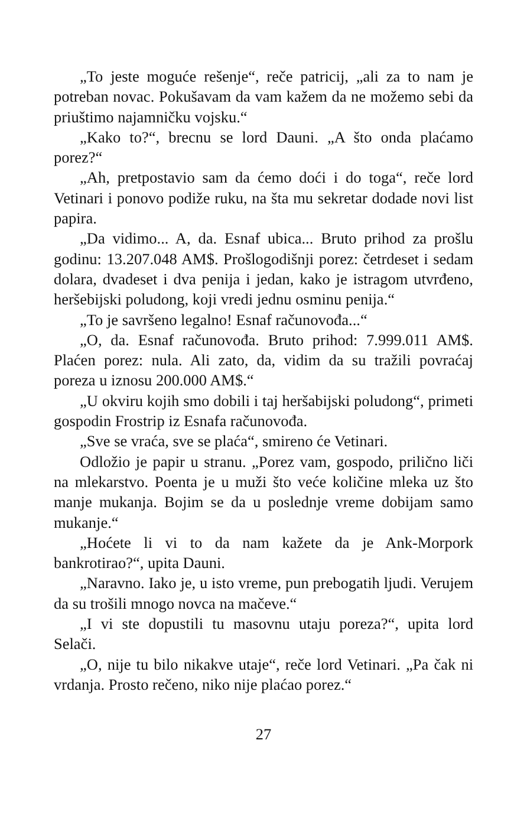„To jeste moguće rešenje“, reče patricij, „ali za to nam je potreban novac. Pokušavam da vam kažem da ne možemo sebi da priuštimo najamničku vojsku.“
„Kako to?“, brecnu se lord Dauni. „A što onda plaćamo porez?“
„Ah, pretpostavio sam da ćemo doći i do toga“, reče lord Vetinari i ponovo podiže ruku, na šta mu sekretar dodade novi list papira.
„Da vidimo... A, da. Esnaf ubica... Bruto prihod za prošlu godinu: 13.207.048 AM$. Prošlogodišnji porez: četrdeset i sedam dolara, dvadeset i dva penija i jedan, kako je istragom utvrđeno, heršebijski poludong, koji vredi jednu osminu penija.“
„To je savršeno legalno! Esnaf računovođa...“
„O, da. Esnaf računovođa. Bruto prihod: 7.999.011 AM$. Plaćen porez: nula. Ali zato, da, vidim da su tražili povraćaj poreza u iznosu 200.000 AM$.“
„U okviru kojih smo dobili i taj heršabijski poludong“, primeti gospodin Frostrip iz Esnafa računovođa.
„Sve se vraća, sve se plaća“, smireno će Vetinari.
Odložio je papir u stranu. „Porez vam, gospodo, prilično liči na mlekarstvo. Poenta je u muži što veće količine mleka uz što manje mukanja. Bojim se da u poslednje vreme dobijam samo mukanje.“
„Hoćete li vi to da nam kažete da je Ank-Morpork bankrotirao?“, upita Dauni.
„Naravno. Iako je, u isto vreme, pun prebogatih ljudi. Verujem da su trošili mnogo novca na mačeve.“
„I vi ste dopustili tu masovnu utaju poreza?“, upita lord Selači.
„O, nije tu bilo nikakve utaje“, reče lord Vetinari. „Pa čak ni vrdanja. Prosto rečeno, niko nije plaćao porez.“
27